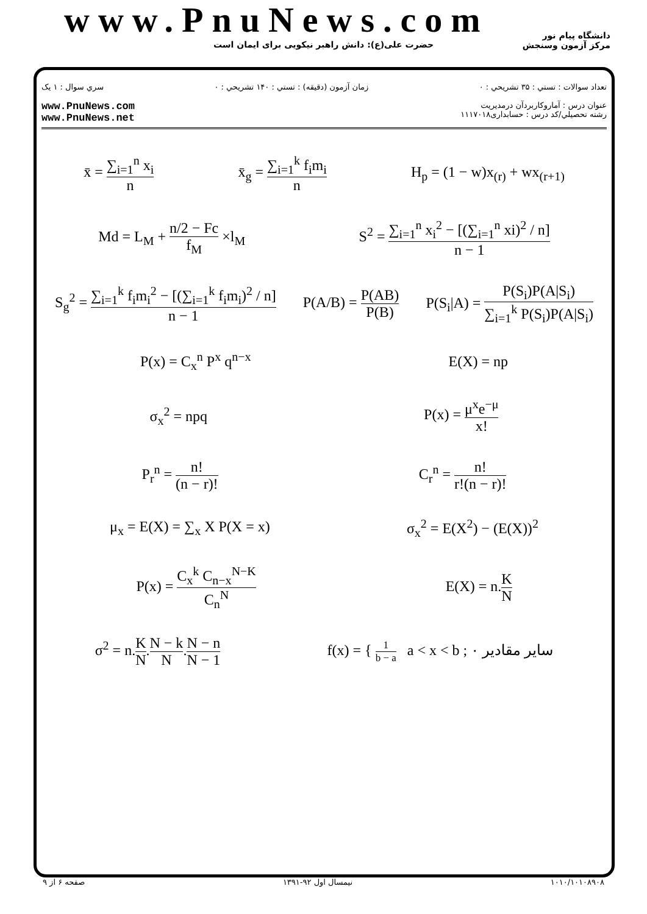www.PnuNews.com
حضرت علی(ع): دانش راهبر نیکویی برای ایمان است
دانشگاه پیام نور
مرکز آزمون وسنجش
تعداد سوالات : تستي : ۳۵ تشريحي : ۰ زمان آزمون (دقيقه) : تستي : ۱۴۰ تشريحي : ۰ سري سوال : ۱ یک
عنوان درس : آماروکاربردآن درمدیریت
رشته تحصيلي/کد درس : حسابداری۱۱۱۷۰۱۸ www.PnuNews.com
www.PnuNews.net
x̄ = ∑<sub>i=1</sub><sup>n</sup> x<sub>i</sub> n x̄<sub>g</sub> = ∑<sub>i=1</sub><sup>k</sup> f<sub>i</sub>m<sub>i</sub> n H<sub>p</sub> = (1 − w)x<sub>(r)</sub> + wx<sub>(r+1)</sub>
Md = L<sub>M</sub> + n/2 − Fc f<sub>M</sub> ×l<sub>M</sub> S<sup>2</sup> = ∑<sub>i=1</sub><sup>n</sup> x<sub>i</sub><sup>2</sup> − [(∑<sub>i=1</sub><sup>n</sup> xi)<sup>2</sup> / n] n − 1
S<sub>g</sub><sup>2</sup> = ∑<sub>i=1</sub><sup>k</sup> f<sub>i</sub>m<sub>i</sub><sup>2</sup> − [(∑<sub>i=1</sub><sup>k</sup> f<sub>i</sub>m<sub>i</sub>)<sup>2</sup> / n] n − 1 P(A/B) = P(AB) P(B) P(S<sub>i</sub>|A) = P(S<sub>i</sub>)P(A|S<sub>i</sub>) ∑<sub>i=1</sub><sup>k</sup> P(S<sub>i</sub>)P(A|S<sub>i</sub>)
P(x) = C<sub>x</sub><sup>n</sup> P<sup>x</sup> q<sup>n−x</sup> E(X) = np
σ<sub>x</sub><sup>2</sup> = npq P(x) = μ<sup>x</sup>e<sup>−μ</sup> x!
P<sub>r</sub><sup>n</sup> = n! (n − r)! C<sub>r</sub><sup>n</sup> = n! r!(n − r)!
μ<sub>x</sub> = E(X) = ∑<sub>x</sub> X P(X = x) σ<sub>x</sub><sup>2</sup> = E(X<sup>2</sup>) − (E(X))<sup>2</sup>
P(x) = C<sub>x</sub><sup>k</sup> C<sub>n−x</sub><sup>N−K</sup> C<sub>n</sub><sup>N</sup> E(X) = n.K N
σ<sup>2</sup> = n.K N.N − k N.N − n N − 1 f(x) = { 1 b − a a < x < b ; ۰ سایر مقادیر
۱۰۱۰/۱۰۱۰۸۹۰۸ نیمسال اول ۹۲-۱۳۹۱ صفحه ۶ از ۹